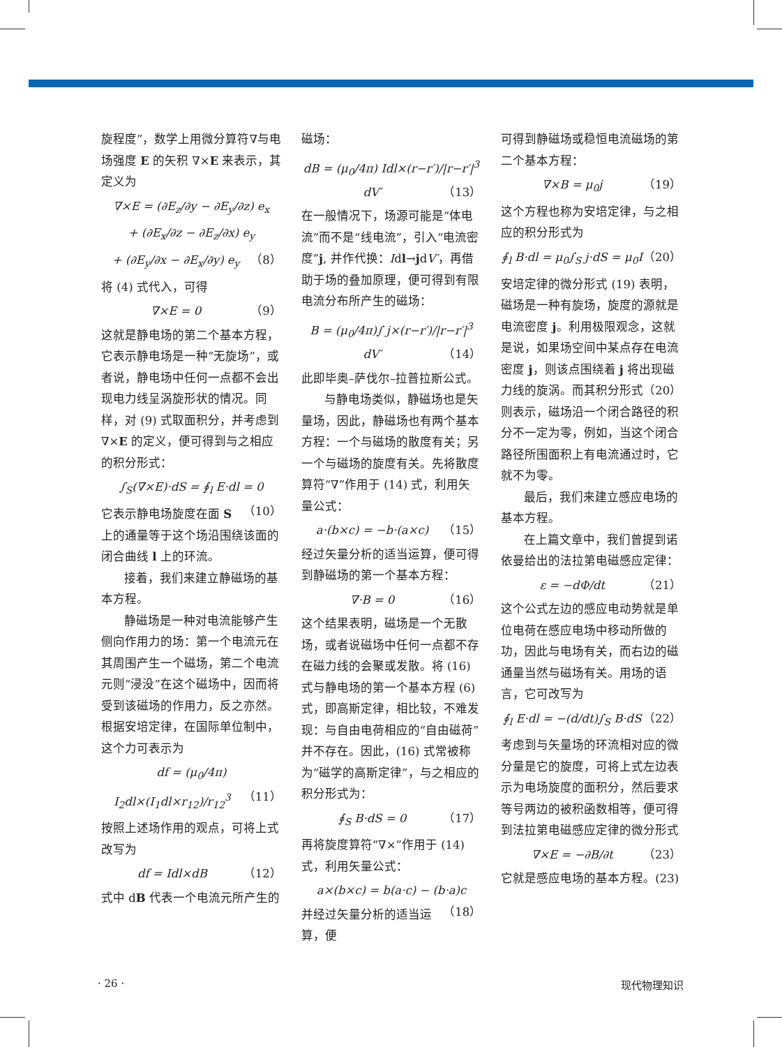旋程度”，数学上用微分算符∇与电场强度 E 的矢积 ∇×E 来表示，其定义为
∇×E = (∂E<sub>z</sub>/∂y − ∂E<sub>y</sub>/∂z) e<sub>x</sub>
+ (∂E<sub>x</sub>/∂z − ∂E<sub>z</sub>/∂x) e<sub>y</sub>
+ (∂E<sub>y</sub>/∂x − ∂E<sub>x</sub>/∂y) e<sub>y</sub> （8）
将 (4) 式代入，可得
∇×E = 0 （9）
这就是静电场的第二个基本方程，它表示静电场是一种“无旋场”，或者说，静电场中任何一点都不会出现电力线呈涡旋形状的情况。同样，对 (9) 式取面积分，并考虑到 ∇×E 的定义，便可得到与之相应的积分形式：
∫<sub>S</sub>(∇×E)·dS = ∮<sub>l</sub> E·dl = 0 （10）
它表示静电场旋度在面 S 上的通量等于这个场沿围绕该面的闭合曲线 l 上的环流。
接着，我们来建立静磁场的基本方程。
静磁场是一种对电流能够产生侧向作用力的场：第一个电流元在其周围产生一个磁场，第二个电流元则“浸没”在这个磁场中，因而将受到该磁场的作用力，反之亦然。根据安培定律，在国际单位制中，这个力可表示为
df = (μ<sub>0</sub>/4π) I<sub>2</sub>dl×(I<sub>1</sub>dl×r<sub>12</sub>)/r<sub>12</sub><sup>3</sup> （11）
按照上述场作用的观点，可将上式改写为
df = Idl×dB （12）
式中 dB 代表一个电流元所产生的
磁场：
dB = (μ<sub>0</sub>/4π) Idl×(r−r′)/|r−r′|<sup>3</sup> dV′ （13）
在一般情况下，场源可能是“体电流”而不是“线电流”，引入“电流密度”j, 并作代换：Idl→jdV′，再借助于场的叠加原理，便可得到有限电流分布所产生的磁场：
B = (μ<sub>0</sub>/4π)∫ j×(r−r′)/|r−r′|<sup>3</sup> dV′ （14）
此即毕奥–萨伐尔–拉普拉斯公式。
与静电场类似，静磁场也是矢量场，因此，静磁场也有两个基本方程：一个与磁场的散度有关；另一个与磁场的旋度有关。先将散度算符“∇”作用于 (14) 式，利用矢量公式：
a·(b×c) = −b·(a×c) （15）
经过矢量分析的适当运算，便可得到静磁场的第一个基本方程：
∇·B = 0 （16）
这个结果表明，磁场是一个无散场，或者说磁场中任何一点都不存在磁力线的会聚或发散。将 (16) 式与静电场的第一个基本方程 (6) 式，即高斯定律，相比较，不难发现：与自由电荷相应的“自由磁荷”并不存在。因此，(16) 式常被称为“磁学的高斯定律”，与之相应的积分形式为：
∮<sub>S</sub> B·dS = 0 （17）
再将旋度算符“∇×”作用于 (14) 式，利用矢量公式：
a×(b×c) = b(a·c) − (b·a)c （18）
并经过矢量分析的适当运算，便
可得到静磁场或稳恒电流磁场的第二个基本方程：
∇×B = μ<sub>0</sub>j （19）
这个方程也称为安培定律，与之相应的积分形式为
∮<sub>l</sub> B·dl = μ<sub>0</sub>∫<sub>S</sub> j·dS = μ<sub>0</sub>I （20）
安培定律的微分形式 (19) 表明，磁场是一种有旋场，旋度的源就是电流密度 j。利用极限观念，这就是说，如果场空间中某点存在电流密度 j，则该点围绕着 j 将出现磁力线的旋涡。而其积分形式（20）则表示，磁场沿一个闭合路径的积分不一定为零，例如，当这个闭合路径所围面积上有电流通过时，它就不为零。
最后，我们来建立感应电场的基本方程。
在上篇文章中，我们曾提到诺依曼给出的法拉第电磁感应定律：
ε = −dΦ/dt （21）
这个公式左边的感应电动势就是单位电荷在感应电场中移动所做的功，因此与电场有关，而右边的磁通量当然与磁场有关。用场的语言，它可改写为
∮<sub>l</sub> E·dl = −(d/dt)∫<sub>S</sub> B·dS （22）
考虑到与矢量场的环流相对应的微分量是它的旋度，可将上式左边表示为电场旋度的面积分，然后要求等号两边的被积函数相等，便可得到法拉第电磁感应定律的微分形式
∇×E = −∂B/∂t （23）
它就是感应电场的基本方程。(23)
· 26 · 现代物理知识